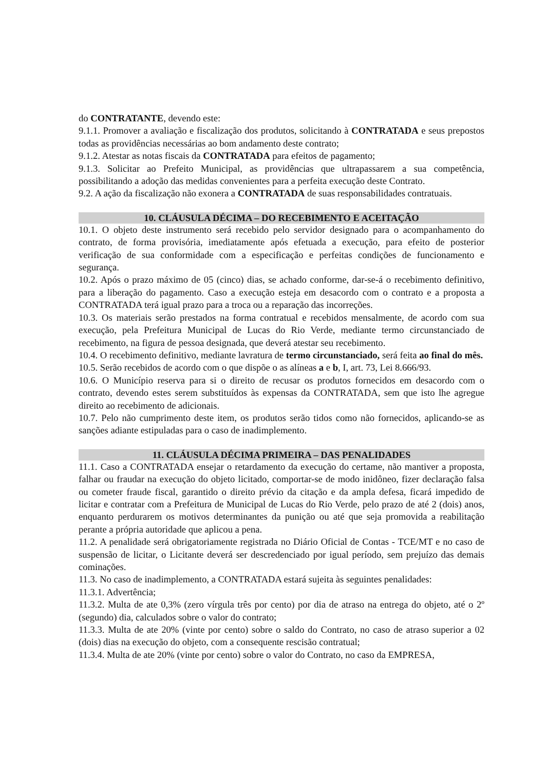do CONTRATANTE, devendo este:
9.1.1. Promover a avaliação e fiscalização dos produtos, solicitando à CONTRATADA e seus prepostos todas as providências necessárias ao bom andamento deste contrato;
9.1.2. Atestar as notas fiscais da CONTRATADA para efeitos de pagamento;
9.1.3. Solicitar ao Prefeito Municipal, as providências que ultrapassarem a sua competência, possibilitando a adoção das medidas convenientes para a perfeita execução deste Contrato.
9.2. A ação da fiscalização não exonera a CONTRATADA de suas responsabilidades contratuais.
10. CLÁUSULA DÉCIMA – DO RECEBIMENTO E ACEITAÇÃO
10.1. O objeto deste instrumento será recebido pelo servidor designado para o acompanhamento do contrato, de forma provisória, imediatamente após efetuada a execução, para efeito de posterior verificação de sua conformidade com a especificação e perfeitas condições de funcionamento e segurança.
10.2. Após o prazo máximo de 05 (cinco) dias, se achado conforme, dar-se-á o recebimento definitivo, para a liberação do pagamento. Caso a execução esteja em desacordo com o contrato e a proposta a CONTRATADA terá igual prazo para a troca ou a reparação das incorreções.
10.3. Os materiais serão prestados na forma contratual e recebidos mensalmente, de acordo com sua execução, pela Prefeitura Municipal de Lucas do Rio Verde, mediante termo circunstanciado de recebimento, na figura de pessoa designada, que deverá atestar seu recebimento.
10.4. O recebimento definitivo, mediante lavratura de termo circunstanciado, será feita ao final do mês.
10.5. Serão recebidos de acordo com o que dispõe o as alíneas a e b, I, art. 73, Lei 8.666/93.
10.6. O Município reserva para si o direito de recusar os produtos fornecidos em desacordo com o contrato, devendo estes serem substituídos às expensas da CONTRATADA, sem que isto lhe agregue direito ao recebimento de adicionais.
10.7. Pelo não cumprimento deste item, os produtos serão tidos como não fornecidos, aplicando-se as sanções adiante estipuladas para o caso de inadimplemento.
11. CLÁUSULA DÉCIMA PRIMEIRA – DAS PENALIDADES
11.1. Caso a CONTRATADA ensejar o retardamento da execução do certame, não mantiver a proposta, falhar ou fraudar na execução do objeto licitado, comportar-se de modo inidôneo, fizer declaração falsa ou cometer fraude fiscal, garantido o direito prévio da citação e da ampla defesa, ficará impedido de licitar e contratar com a Prefeitura de Municipal de Lucas do Rio Verde, pelo prazo de até 2 (dois) anos, enquanto perdurarem os motivos determinantes da punição ou até que seja promovida a reabilitação perante a própria autoridade que aplicou a pena.
11.2. A penalidade será obrigatoriamente registrada no Diário Oficial de Contas - TCE/MT e no caso de suspensão de licitar, o Licitante deverá ser descredenciado por igual período, sem prejuízo das demais cominações.
11.3. No caso de inadimplemento, a CONTRATADA estará sujeita às seguintes penalidades:
11.3.1. Advertência;
11.3.2. Multa de ate 0,3% (zero vírgula três por cento) por dia de atraso na entrega do objeto, até o 2º (segundo) dia, calculados sobre o valor do contrato;
11.3.3. Multa de ate 20% (vinte por cento) sobre o saldo do Contrato, no caso de atraso superior a 02 (dois) dias na execução do objeto, com a consequente rescisão contratual;
11.3.4. Multa de ate 20% (vinte por cento) sobre o valor do Contrato, no caso da EMPRESA,